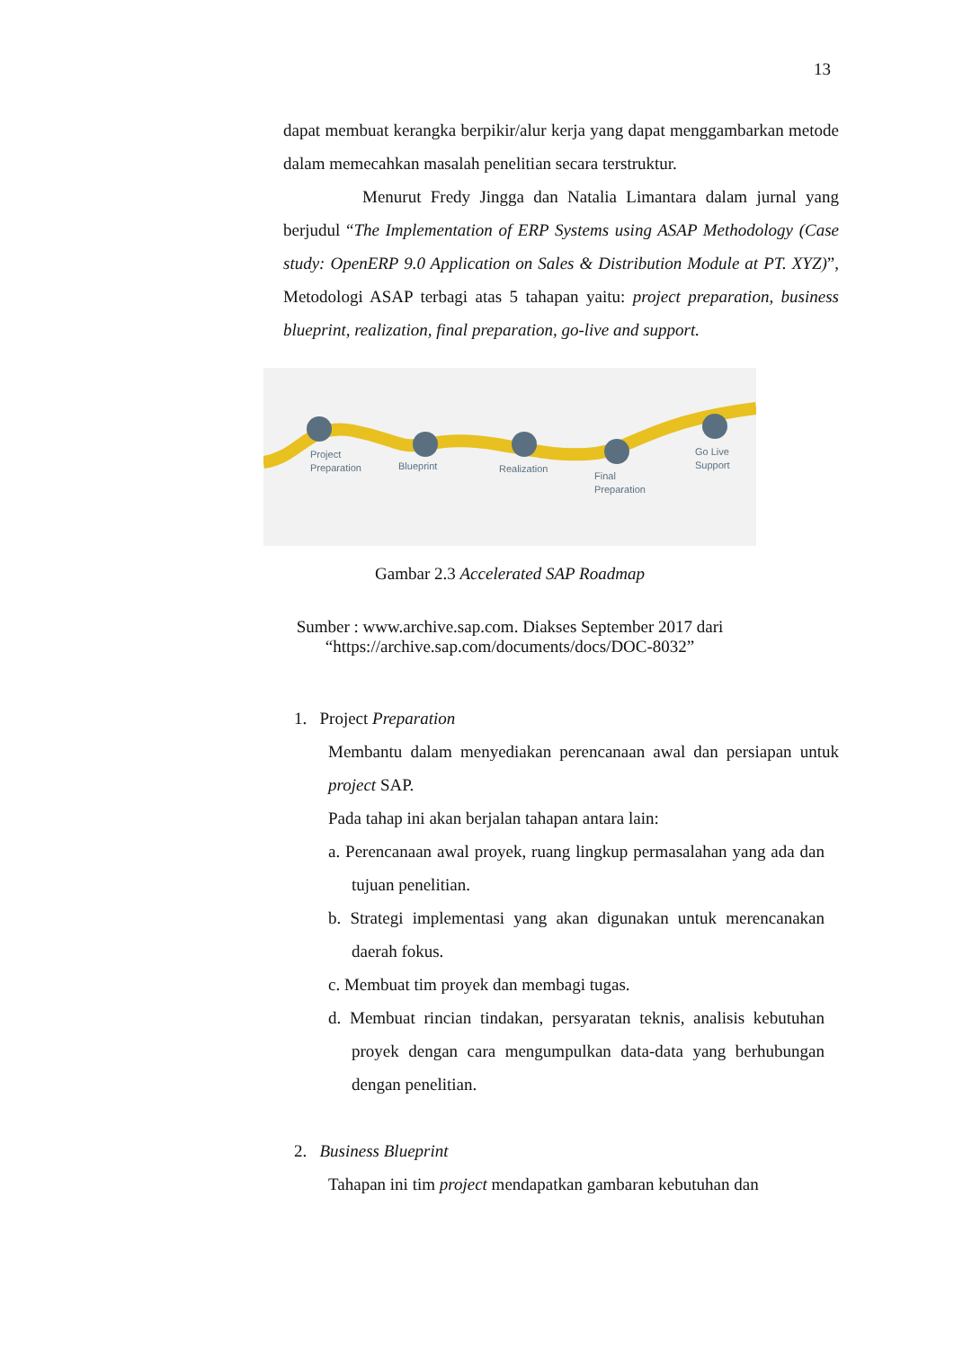13
dapat membuat kerangka berpikir/alur kerja yang dapat menggambarkan metode dalam memecahkan masalah penelitian secara terstruktur.
Menurut Fredy Jingga dan Natalia Limantara dalam jurnal yang berjudul “The Implementation of ERP Systems using ASAP Methodology (Case study: OpenERP 9.0 Application on Sales & Distribution Module at PT. XYZ)”, Metodologi ASAP terbagi atas 5 tahapan yaitu: project preparation, business blueprint, realization, final preparation, go-live and support.
Project
Preparation
Blueprint
Realization
Final
Preparation
Go Live
Support
Gambar 2.3 Accelerated SAP Roadmap
Sumber : www.archive.sap.com. Diakses September 2017 dari
“https://archive.sap.com/documents/docs/DOC-8032”
1. Project Preparation
Membantu dalam menyediakan perencanaan awal dan persiapan untuk project SAP.
Pada tahap ini akan berjalan tahapan antara lain:
a. Perencanaan awal proyek, ruang lingkup permasalahan yang ada dan tujuan penelitian.
b. Strategi implementasi yang akan digunakan untuk merencanakan daerah fokus.
c. Membuat tim proyek dan membagi tugas.
d. Membuat rincian tindakan, persyaratan teknis, analisis kebutuhan proyek dengan cara mengumpulkan data-data yang berhubungan dengan penelitian.
2. Business Blueprint
Tahapan ini tim project mendapatkan gambaran kebutuhan dan